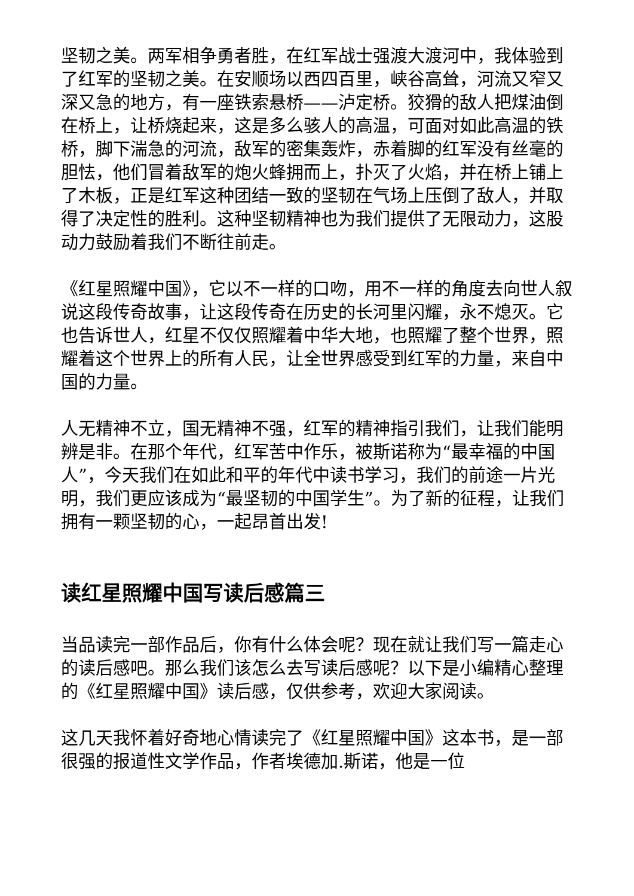坚韧之美。两军相争勇者胜，在红军战士强渡大渡河中，我体验到了红军的坚韧之美。在安顺场以西四百里，峡谷高耸，河流又窄又深又急的地方，有一座铁索悬桥——泸定桥。狡猾的敌人把煤油倒在桥上，让桥烧起来，这是多么骇人的高温，可面对如此高温的铁桥，脚下湍急的河流，敌军的密集轰炸，赤着脚的红军没有丝毫的胆怯，他们冒着敌军的炮火蜂拥而上，扑灭了火焰，并在桥上铺上了木板，正是红军这种团结一致的坚韧在气场上压倒了敌人，并取得了决定性的胜利。这种坚韧精神也为我们提供了无限动力，这股动力鼓励着我们不断往前走。
《红星照耀中国》，它以不一样的口吻，用不一样的角度去向世人叙说这段传奇故事，让这段传奇在历史的长河里闪耀，永不熄灭。它也告诉世人，红星不仅仅照耀着中华大地，也照耀了整个世界，照耀着这个世界上的所有人民，让全世界感受到红军的力量，来自中国的力量。
人无精神不立，国无精神不强，红军的精神指引我们，让我们能明辨是非。在那个年代，红军苦中作乐，被斯诺称为“最幸福的中国人”，今天我们在如此和平的年代中读书学习，我们的前途一片光明，我们更应该成为“最坚韧的中国学生”。为了新的征程，让我们拥有一颗坚韧的心，一起昂首出发!
读红星照耀中国写读后感篇三
当品读完一部作品后，你有什么体会呢？现在就让我们写一篇走心的读后感吧。那么我们该怎么去写读后感呢？以下是小编精心整理的《红星照耀中国》读后感，仅供参考，欢迎大家阅读。
这几天我怀着好奇地心情读完了《红星照耀中国》这本书，是一部很强的报道性文学作品，作者埃德加.斯诺，他是一位